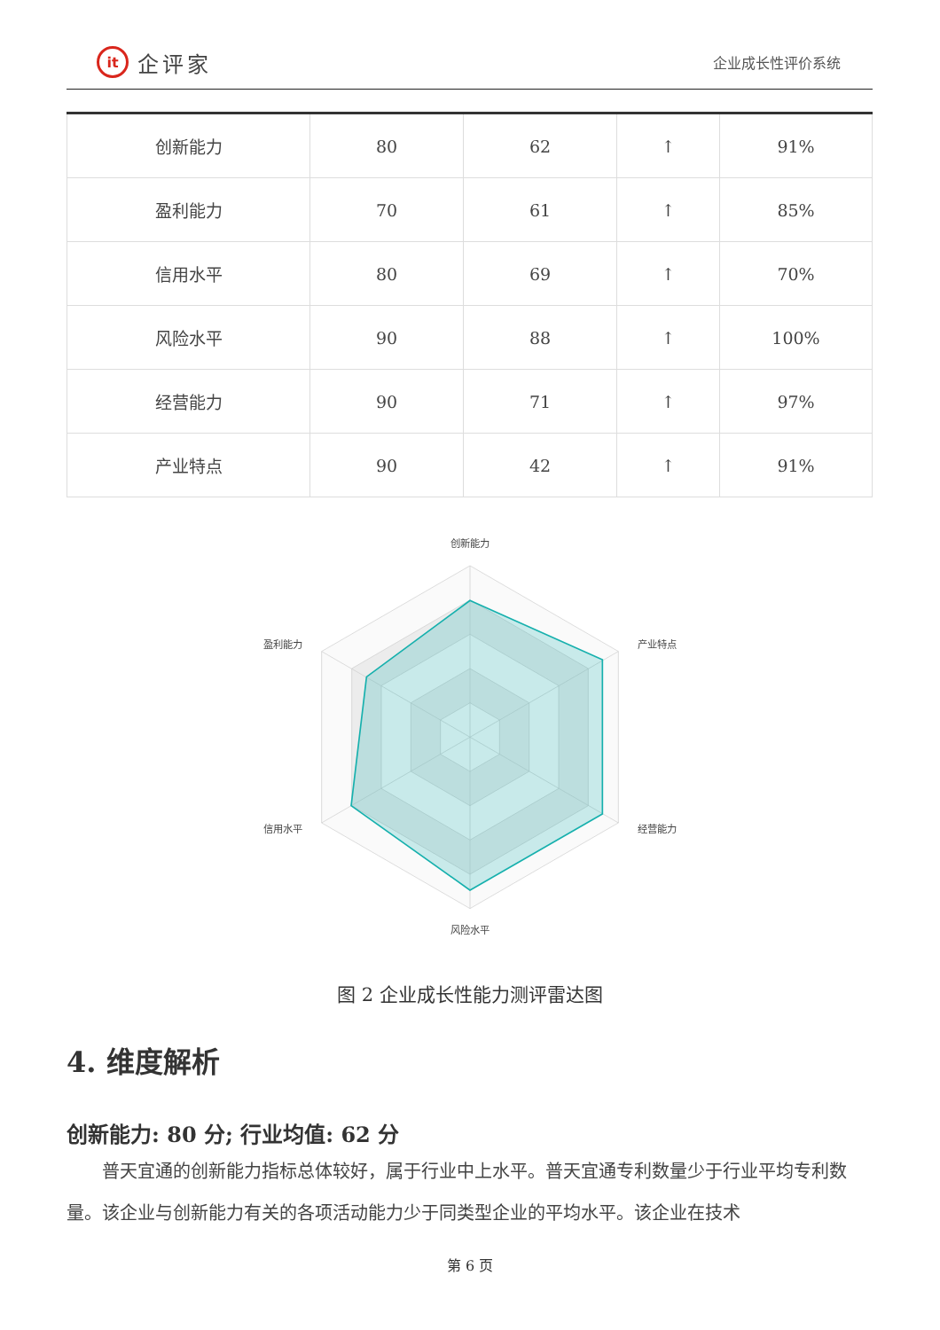it 企评家
企业成长性评价系统
| 创新能力 | 80 | 62 | ↑ | 91% |
| 盈利能力 | 70 | 61 | ↑ | 85% |
| 信用水平 | 80 | 69 | ↑ | 70% |
| 风险水平 | 90 | 88 | ↑ | 100% |
| 经营能力 | 90 | 71 | ↑ | 97% |
| 产业特点 | 90 | 42 | ↑ | 91% |
创新能力
产业特点
经营能力
风险水平
信用水平
盈利能力
图 2 企业成长性能力测评雷达图
4. 维度解析
创新能力: 80 分; 行业均值: 62 分
普天宜通的创新能力指标总体较好，属于行业中上水平。普天宜通专利数量少于行业平均专利数量。该企业与创新能力有关的各项活动能力少于同类型企业的平均水平。该企业在技术
第 6 页